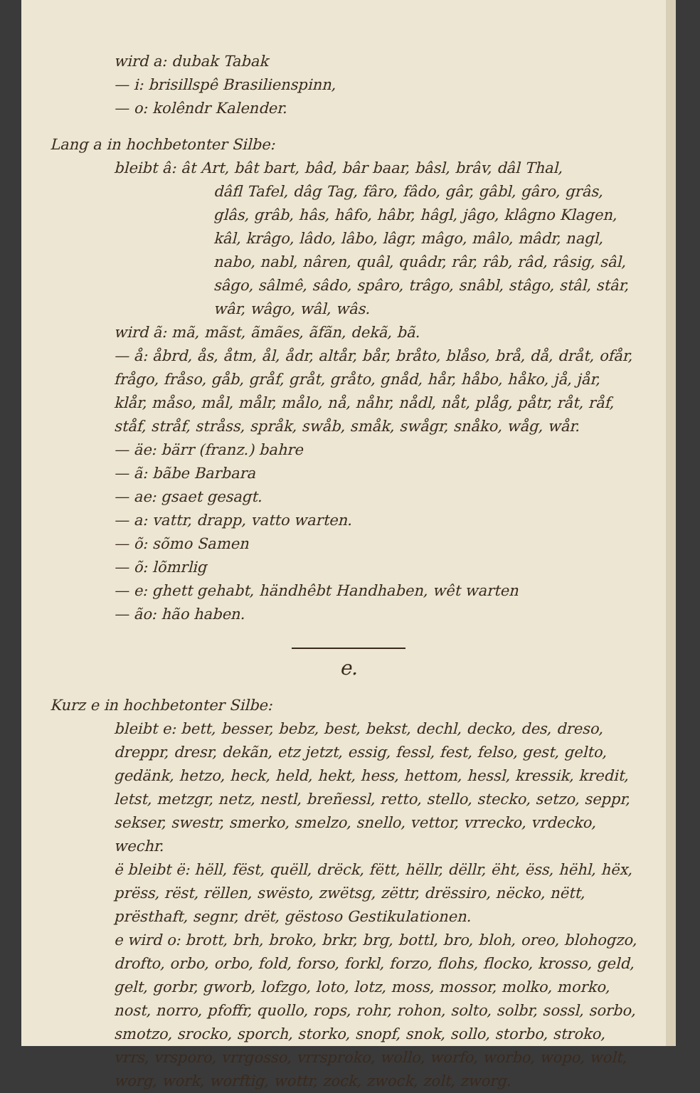wird a: dubak Tabak
— i: brisillspê Brasilienspinn,
— o: kolêndr Kalender.
Lang a in hochbetonter Silbe:
bleibt â: ât Art, bât bart, bâd, bâr baar, bâsl, brâv, dâl Thal,
dâfl Tafel, dâg Tag, fâro, fâdo, gâr, gâbl, gâro, grâs, glâs, grâb, hâs, hâfo, hâbr, hâgl, jâgo, klâgno Klagen, kâl, krâgo, lâdo, lâbo, lâgr, mâgo, mâlo, mâdr, nagl, nabo, nabl, nâren, quâl, quâdr, râr, râb, râd, râsig, sâl, sâgo, sâlmê, sâdo, spâro, trâgo, snâbl, stâgo, stâl, stâr, wâr, wâgo, wâl, wâs.
wird ã: mã, mãst, ãmães, ãfãn, dekã, bã.
— å: åbrd, ås, åtm, ål, ådr, altår, bår, bråto, blåso, brå, då, dråt, ofår, frågo, fråso, gåb, gråf, gråt, gråto, gnåd, hår, håbo, håko, jå, jår, klår, måso, mål, målr, målo, nå, nåhr, nådl, nåt, plåg, påtr, råt, råf, ståf, stråf, stråss, språk, swåb, småk, swågr, snåko, wåg, wår.
— äe: bärr (franz.) bahre
— ã: bãbe Barbara
— ae: gsaet gesagt.
— a: vattr, drapp, vatto warten.
— õ: sõmo Samen
— õ: lõmrlig
— e: ghett gehabt, händhêbt Handhaben, wêt warten
— ão: hão haben.
e.
Kurz e in hochbetonter Silbe:
bleibt e: bett, besser, bebz, best, bekst, dechl, decko, des, dreso, dreppr, dresr, dekãn, etz jetzt, essig, fessl, fest, felso, gest, gelto, gedänk, hetzo, heck, held, hekt, hess, hettom, hessl, kressik, kredit, letst, metzgr, netz, nestl, breñessl, retto, stello, stecko, setzo, seppr, sekser, swestr, smerko, smelzo, snello, vettor, vrrecko, vrdecko, wechr.
ë bleibt ë: hëll, fëst, quëll, drëck, fëtt, hëllr, dëllr, ëht, ëss, hëhl, hëx, prëss, rëst, rëllen, swësto, zwëtsg, zëttr, drëssiro, nëcko, nëtt, prësthaft, segnr, drët, gëstoso Gestikulationen.
e wird o: brott, brh, broko, brkr, brg, bottl, bro, bloh, oreo, blohogzo, drofto, orbo, orbo, fold, forso, forkl, forzo, flohs, flocko, krosso, geld, gelt, gorbr, gworb, lofzgo, loto, lotz, moss, mossor, molko, morko, nost, norro, pfoffr, quollo, rops, rohr, rohon, solto, solbr, sossl, sorbo, smotzo, srocko, sporch, storko, snopf, snok, sollo, storbo, stroko, vrrs, vrsporo, vrrgosso, vrrsproko, wollo, worfo, worbo, wopo, wolt, worg, work, worftig, wottr, zock, zwock, zolt, zworg.